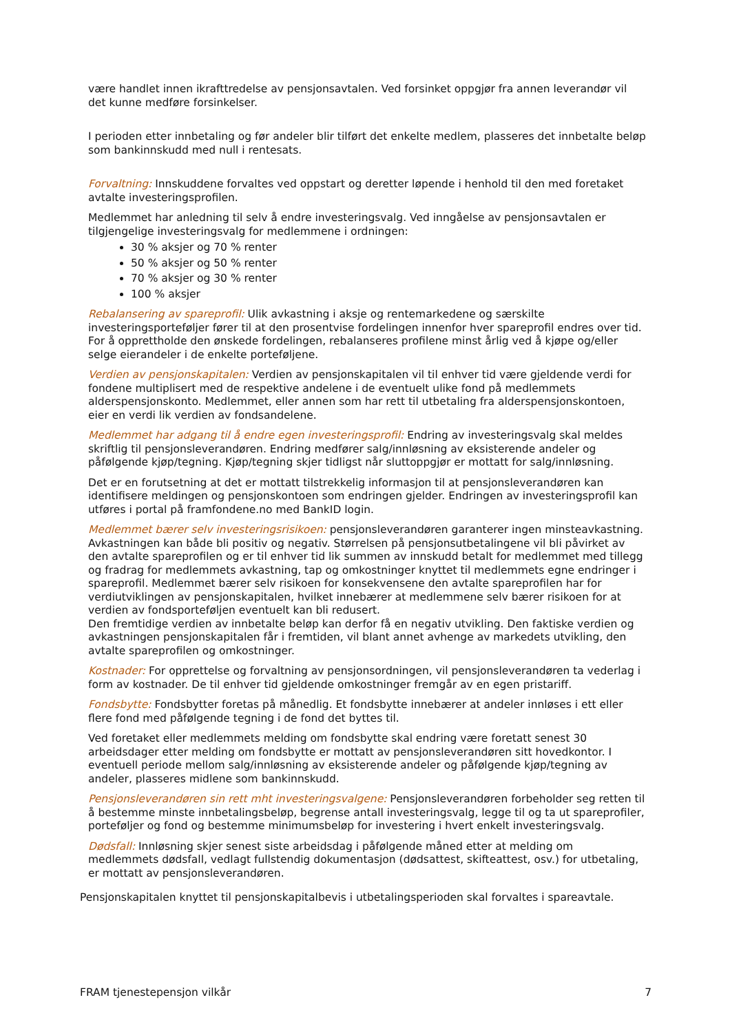være handlet innen ikrafttredelse av pensjonsavtalen. Ved forsinket oppgjør fra annen leverandør vil det kunne medføre forsinkelser.
I perioden etter innbetaling og før andeler blir tilført det enkelte medlem, plasseres det innbetalte beløp som bankinnskudd med null i rentesats.
Forvaltning: Innskuddene forvaltes ved oppstart og deretter løpende i henhold til den med foretaket avtalte investeringsprofilen.
Medlemmet har anledning til selv å endre investeringsvalg. Ved inngåelse av pensjonsavtalen er tilgjengelige investeringsvalg for medlemmene i ordningen:
30 % aksjer og 70 % renter
50 % aksjer og 50 % renter
70 % aksjer og 30 % renter
100 % aksjer
Rebalansering av spareprofil: Ulik avkastning i aksje og rentemarkedene og særskilte investeringsporteføljer fører til at den prosentvise fordelingen innenfor hver spareprofil endres over tid. For å opprettholde den ønskede fordelingen, rebalanseres profilene minst årlig ved å kjøpe og/eller selge eierandeler i de enkelte porteføljene.
Verdien av pensjonskapitalen: Verdien av pensjonskapitalen vil til enhver tid være gjeldende verdi for fondene multiplisert med de respektive andelene i de eventuelt ulike fond på medlemmets alderspensjonskonto. Medlemmet, eller annen som har rett til utbetaling fra alderspensjonskontoen, eier en verdi lik verdien av fondsandelene.
Medlemmet har adgang til å endre egen investeringsprofil: Endring av investeringsvalg skal meldes skriftlig til pensjonsleverandøren. Endring medfører salg/innløsning av eksisterende andeler og påfølgende kjøp/tegning. Kjøp/tegning skjer tidligst når sluttoppgjør er mottatt for salg/innløsning.
Det er en forutsetning at det er mottatt tilstrekkelig informasjon til at pensjonsleverandøren kan identifisere meldingen og pensjonskontoen som endringen gjelder. Endringen av investeringsprofil kan utføres i portal på framfondene.no med BankID login.
Medlemmet bærer selv investeringsrisikoen: pensjonsleverandøren garanterer ingen minsteavkastning. Avkastningen kan både bli positiv og negativ. Størrelsen på pensjonsutbetalingene vil bli påvirket av den avtalte spareprofilen og er til enhver tid lik summen av innskudd betalt for medlemmet med tillegg og fradrag for medlemmets avkastning, tap og omkostninger knyttet til medlemmets egne endringer i spareprofil. Medlemmet bærer selv risikoen for konsekvensene den avtalte spareprofilen har for verdiutviklingen av pensjonskapitalen, hvilket innebærer at medlemmene selv bærer risikoen for at verdien av fondsporteføljen eventuelt kan bli redusert.
Den fremtidige verdien av innbetalte beløp kan derfor få en negativ utvikling. Den faktiske verdien og avkastningen pensjonskapitalen får i fremtiden, vil blant annet avhenge av markedets utvikling, den avtalte spareprofilen og omkostninger.
Kostnader: For opprettelse og forvaltning av pensjonsordningen, vil pensjonsleverandøren ta vederlag i form av kostnader. De til enhver tid gjeldende omkostninger fremgår av en egen pristariff.
Fondsbytte: Fondsbytter foretas på månedlig. Et fondsbytte innebærer at andeler innløses i ett eller flere fond med påfølgende tegning i de fond det byttes til.
Ved foretaket eller medlemmets melding om fondsbytte skal endring være foretatt senest 30 arbeidsdager etter melding om fondsbytte er mottatt av pensjonsleverandøren sitt hovedkontor. I eventuell periode mellom salg/innløsning av eksisterende andeler og påfølgende kjøp/tegning av andeler, plasseres midlene som bankinnskudd.
Pensjonsleverandøren sin rett mht investeringsvalgene: Pensjonsleverandøren forbeholder seg retten til å bestemme minste innbetalingsbeløp, begrense antall investeringsvalg, legge til og ta ut spareprofiler, porteføljer og fond og bestemme minimumsbeløp for investering i hvert enkelt investeringsvalg.
Dødsfall: Innløsning skjer senest siste arbeidsdag i påfølgende måned etter at melding om medlemmets dødsfall, vedlagt fullstendig dokumentasjon (dødsattest, skifteattest, osv.) for utbetaling, er mottatt av pensjonsleverandøren.
Pensjonskapitalen knyttet til pensjonskapitalbevis i utbetalingsperioden skal forvaltes i spareavtale.
FRAM tjenestepensjon vilkår 7